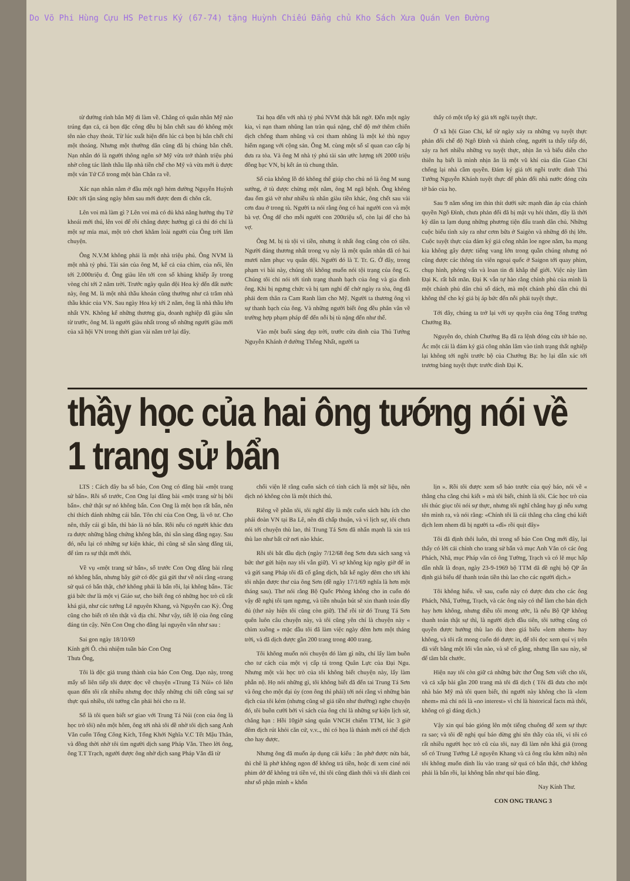Do Võ Phi Hùng Cựu HS Petrus Ký (67-74) tặng Huỳnh Chiếu Đẳng chủ Kho Sách Xưa Quán Ven Đường
từ đường rình bắn Mỹ đi làm về. Chẳng có quân nhân Mỹ nào trúng đạn cả, cả bọn đặc công đều bị bắn chết sau đó không một tên nào chạy thoát. Từ lúc xuất hiện đến lúc cả bọn bị bắn chết chỉ một thoáng. Nhưng một thường dân cũng đã bị chúng bắn chết. Nạn nhân đó là người thông ngôn sở Mỹ vừa trở thành triệu phú nhờ công tác lãnh thầu lắp nhà tiền chế cho Mỹ và vừa mới ù được một ván Tứ Cố trong một bàn Chắn ra về.
Xác nạn nhân nằm ở đầu một ngõ hẻm đường Nguyễn Huỳnh Đức tới tận sáng ngày hôm sau mới được đem đi chôn cất.
Lên voi mà làm gì ? Lên voi mà có đủ khả năng hưởng thụ Tứ khoái mới thú, lên voi để rồi chẳng được hưởng gì cả thì đó chỉ là một sự mỉa mai, một trò chơi khăm loài người của Ông trời lắm chuyện.
Ông N.V.M không phải là một nhà triệu phú. Ông NVM là một nhà tỷ phú. Tài sản của ông M, kể cả của chìm, của nổi, lên tới 2.000triệu đ. Ông giàu lên tới con số khủng khiếp ấy trong vòng chỉ tới 2 năm trời. Trước ngày quân đội Hoa kỳ đến đất nước này, ông M. là một nhà thầu khoán cũng thường như cả trăm nhà thầu khác của VN. Sau ngày Hoa kỳ tới 2 năm, ông là nhà thầu lớn nhất VN. Không kể những thương gia, doanh nghiệp đã giàu sẵn từ trước, ông M. là người giàu nhất trong số những người giàu mới của xã hội VN trong thời gian vài năm trở lại đây.
Tai họa đến với nhà tỷ phú NVM thật bất ngờ. Đến một ngày kia, vì nạn tham nhũng lan tràn quá nặng, chế độ mở thêm chiến dịch chống tham nhũng và coi tham nhũng là một kẻ thù nguy hiểm ngang với cộng sản. Ông M. cùng một số sĩ quan cao cấp bị đưa ra tòa. Và ông M nhà tỷ phú tài sản ước lượng tới 2000 triệu đồng bạc VN, bị kết án tù chung thân.
Số của không lồ đó không thể giúp cho chủ nó là ông M sung sướng, ở tù được chừng một năm, ông M ngã bệnh. Ông không đau ốm giả vờ như nhiều tù nhân giàu tiền khác, ông chết sau vài cơn đau ở trong tù. Người ta nói rằng ông có hai người con và một bà vợ. Ông để cho mỗi người con 200triệu số, còn lại để cho bà vợ.
Ông M. bị tù tội vì tiền, nhưng ít nhất ông cũng còn có tiền. Người đáng thương nhất trong vụ này là một quân nhân đã có hai mươi năm phục vụ quân đội. Người đó là T. Tr. G. Ở đây, trong phạm vi bài này, chúng tôi không muốn nói tội trạng của ông G. Chúng tôi chỉ nói tới tình trạng thanh bạch của ông và gia đình ông. Khi bị ngưng chức và bị tạm nghỉ để chờ ngày ra tòa, ông đã phải đem thân ra Cam Ranh làm cho Mỹ. Người ta thương ông vì sự thanh bạch của ông. Và những người biết ông đều phân vân về trường hợp phạm pháp để đến nỗi bị tù nặng đến như thế.
Vào một buổi sáng đẹp trời, trước cửa dinh của Thủ Tướng Nguyễn Khánh ở đường Thống Nhất, người ta
thấy có một tốp ký giả tới ngồi tuyệt thực.
Ở xã hội Giao Chỉ, kể từ ngày xảy ra những vụ tuyệt thực phản đối chế độ Ngô Đình và thành công, người ta thấy tiếp đó, xảy ra hơi nhiều những vụ tuyệt thực, nhịn ăn và biểu diễn cho thiên hạ biết là mình nhịn ăn là một vũ khí của dân Giao Chỉ chống lại nhà cầm quyền. Đám ký giả tới ngồi trước dinh Thủ Tướng Nguyễn Khánh tuyệt thực để phản đối nhà nước đóng cửa tờ báo của họ.
Sau 9 năm sống im thin thít dưới sức mạnh đàn áp của chánh quyền Ngô Đình, chưa phản đối đã bị mật vụ hỏi thăm, đây là thời kỳ dân ta lạm dụng những phương tiện đấu tranh dân chủ. Những cuộc biểu tình xảy ra như cơm bữa ở Saigòn và những đô thị lớn. Cuộc tuyệt thực của đám ký giả công nhân loe ngoe năm, ba mạng kia không gây được tiếng vang lớn trong quần chúng nhưng nó cũng được các thông tín viên ngoại quốc ở Saigon tới quay phim, chụp hình, phỏng vấn và loan tin đi khắp thế giới. Việc này làm Đại K. rất bất mãn. Đại K vẫn tự hào rằng chính phủ của mình là một chánh phủ dân chủ số dách, mà một chánh phủ dân chủ thì không thể cho ký giả bị áp bức đến nỗi phải tuyệt thực.
Tới đây, chúng ta trở lại với uy quyền của ông Tổng trưởng Chưởng Bạ.
Nguyên do, chính Chưởng Bạ đã ra lệnh đóng cửa tờ báo nọ. Ác một cái là đám ký giả công nhân lâm vào tình trạng thất nghiệp lại không tới ngồi trước bộ của Chưởng Bạ: họ lại dẫn xác tới trương bảng tuyệt thực trước dinh Đại K.
thầy học của hai ông tướng nói về 1 trang sử bẩn
LTS : Cách đây ba số báo, Con Ong có đăng bài «một trang sử bẩn». Rồi số trước, Con Ong lại đăng bài «một trang sử bị bôi bẩn». chứ thật sự nó không bẩn. Con Ong là một bọn rất bẩn, nên chỉ thích đánh những cái bẩn. Tôn chỉ của Con Ong, là vô tư. Cho nên, thấy cái gì bẩn, thì bảo là nó bẩn. Rồi nếu có người khác đưa ra được những bằng chứng không bẩn, thì sẵn sàng đăng ngay. Sau đó, nếu lại có những sự kiện khác, thì cũng sẽ sẵn sàng đăng tải, để tìm ra sự thật mới thôi.
Về vụ «một trang sử bẩn», số trước Con Ong đăng bài rằng nó không bẩn, nhưng bây giờ có độc giả gửi thư về nói rằng «trang sử quả có bẩn thật, chớ không phải là bẩn rồi, lại không bẩn». Tác giả bức thư là một vị Giáo sư, cho biết ông có những học trò cũ rất khá giả, như các tướng Lê nguyên Khang, và Nguyễn cao Kỳ. Ông cũng cho biết rõ tên thật và địa chỉ. Như vậy, tiết lộ của ông cũng đáng tin cậy. Nên Con Ong cho đăng lại nguyên văn như sau :
Sai gon ngày 18/10/69
Kính gởi Ô. chủ nhiệm tuần báo Con Ong
Thưa Ông,
Tôi là độc giả trung thành của báo Con Ong. Dạo này, trong mấy số liên tiếp tôi được đọc về chuyện «Trung Tá Núi» có liên quan đến tôi rất nhiều nhưng đọc thấy những chi tiết cũng sai sự thực quá nhiều, tôi tưởng cần phải hỏi cho ra lẽ.
Số là tôi quen biết sơ giao với Trung Tá Núi (con của ông là học trò tôi) nên một hôm, ông tới nhà tôi đề nhờ tôi dịch sang Anh Văn cuốn Tổng Công Kích, Tổng Khởi Nghĩa V.C Tết Mậu Thân, và đồng thời nhờ tôi tìm người dịch sang Pháp Văn. Theo lời ông, ông T.T Trạch, người được ông nhờ dịch sang Pháp Văn đã từ
chối viện lẽ rằng cuốn sách có tính cách là một sử liệu, nên dịch nó không còn là một thích thú.
Riêng về phần tôi, tôi nghĩ đây là một cuốn sách hữu ích cho phái đoàn VN tại Ba Lê, nên đã chấp thuận, và vì lịch sự, tôi chưa nói tới chuyện thù lao, thì Trung Tá Sơn đã nhấn mạnh là xin trả thù lao như bất cứ nơi nào khác.
Rồi tôi bắt đầu dịch (ngày 7/12/68 ông Sơn đưa sách sang và bức thơ gửi hiện nay tôi vẫn giữ). Vì sợ không kịp ngày giờ để in và gửi sang Pháp tôi đã cố gắng dịch, bất kể ngày đêm cho tới khi tôi nhận được thư của ông Sơn (đề ngày 17/1/69 nghĩa là hơn một tháng sau). Thơ nói rằng Bộ Quốc Phòng không cho in cuốn đó vậy đề nghị tôi tạm ngưng, và tiền nhuận bút sẽ xin thanh toán đầy đủ (thơ này hiện tôi cũng còn giữ). Thế rồi từ đó Trung Tá Sơn quên luôn câu chuyện này, và tôi cũng yên chí là chuyện này « chìm xuồng » mặc dầu tôi đã làm việc ngày đêm hơn một tháng trời, và đã dịch được gần 200 trang trong 400 trang.
Tôi không muốn nói chuyện đó làm gì nữa, chỉ lấy làm buồn cho tư cách của một vị cấp tá trong Quân Lực của Đại Ngu. Nhưng một vài học trò của tôi không biết chuyện này, lấy làm phẫn nộ. Họ nói những gì, tôi không biết đã đến tai Trung Tá Sơn và ông cho một đại úy (con ông thì phải) tới nói rằng vì những bản dịch của tôi kém (nhưng cũng sẽ giả tiền như thường) nghe chuyện đó, tôi buồn cười bởi vì sách của ông chỉ là những sự kiện lịch sử, chẳng hạn : Hồi 10giờ sáng quân VNCH chiếm TTM, lúc 3 giờ đêm địch rút khỏi căn cứ, v.v.., thì có họa là thánh mới có thể dịch cho hay được.
Nhưng ông đã muốn áp dụng cái kiểu : ăn phở được nửa bát, thì chê là phở không ngon để không trả tiền, hoặc đi xem ciné nói phim dở để không trả tiền vé, thì tôi cũng đành thôi và tôi đành coi như số phận mình « khốn
lịn ». Rồi tôi được xem số báo trước của quý báo, nói về « thằng cha căng chú kiết » mà tôi biết, chính là tôi. Các học trò của tôi thúc giục tôi nói sự thực, nhưng tôi nghĩ chẳng hay gì nếu xưng tên mình ra, và nói rằng: «Chính tôi là cái thằng cha căng chú kiết dịch lem nhem đã bị người ta «đì» rồi quịt đây»
Tôi đã định thôi luôn, thì trong số báo Con Ong mới đây, lại thấy có lời cải chính cho trang sử bẩn và mục Anh Văn có các ông Phách, Nhã, mục Pháp văn có ông Tường, Trạch và có lẽ mục hấp dẫn nhất là đoạn, ngày 23-9-1969 bộ TTM đã đề nghị bộ QP ấn định giá biểu để thanh toán tiền thù lao cho các người dịch.»
Tôi không hiểu. về sau, cuốn này có được đưa cho các ông Phách, Nhã, Tường, Trạch, và các ông này có thể làm cho bản dịch hay hơn không, nhưng điều tôi mong ước, là nếu Bộ QP không thanh toán thật sự thì, là người dịch đầu tiên, tôi tưởng cũng có quyền được hưởng thù lao dù theo giá biểu «lem nhem» hay không, và tôi rất mong cuốn đó được in, để tôi đọc xem quí vị trên đã viết bằng một lối văn nào, và sẽ cố gắng, nhưng lần sau này, sẽ để tâm bắt chước.
Hiện nay tôi còn giữ cả những bức thơ Ông Sơn viết cho tôi, và cả xấp bài gần 200 trang mà tôi đã dịch ( Tôi đã đưa cho một nhà báo Mỹ mà tôi quen biết, thì người này không cho là «lem nhem» mà chỉ nói là «no interest» vì chỉ là historical facts mà thôi, không có gì đáng dịch.)
Vậy xin quí báo gióng lên một tiếng chuông để xem sự thực ra sao; và tôi đề nghị quí báo đừng ghi tên thầy của tôi, vì tôi có rất nhiều người học trò cũ của tôi, nay đã làm nên khá giả (trong số có Trung Tướng Lê nguyên Khang và cả ông râu kẽm nữa) nên tôi không muốn dính líu vào trang sử quả có bẩn thật, chớ không phải là bẩn rồi, lại không bẩn như quí báo đăng.
Nay Kính Thư.
CON ONG TRANG 3